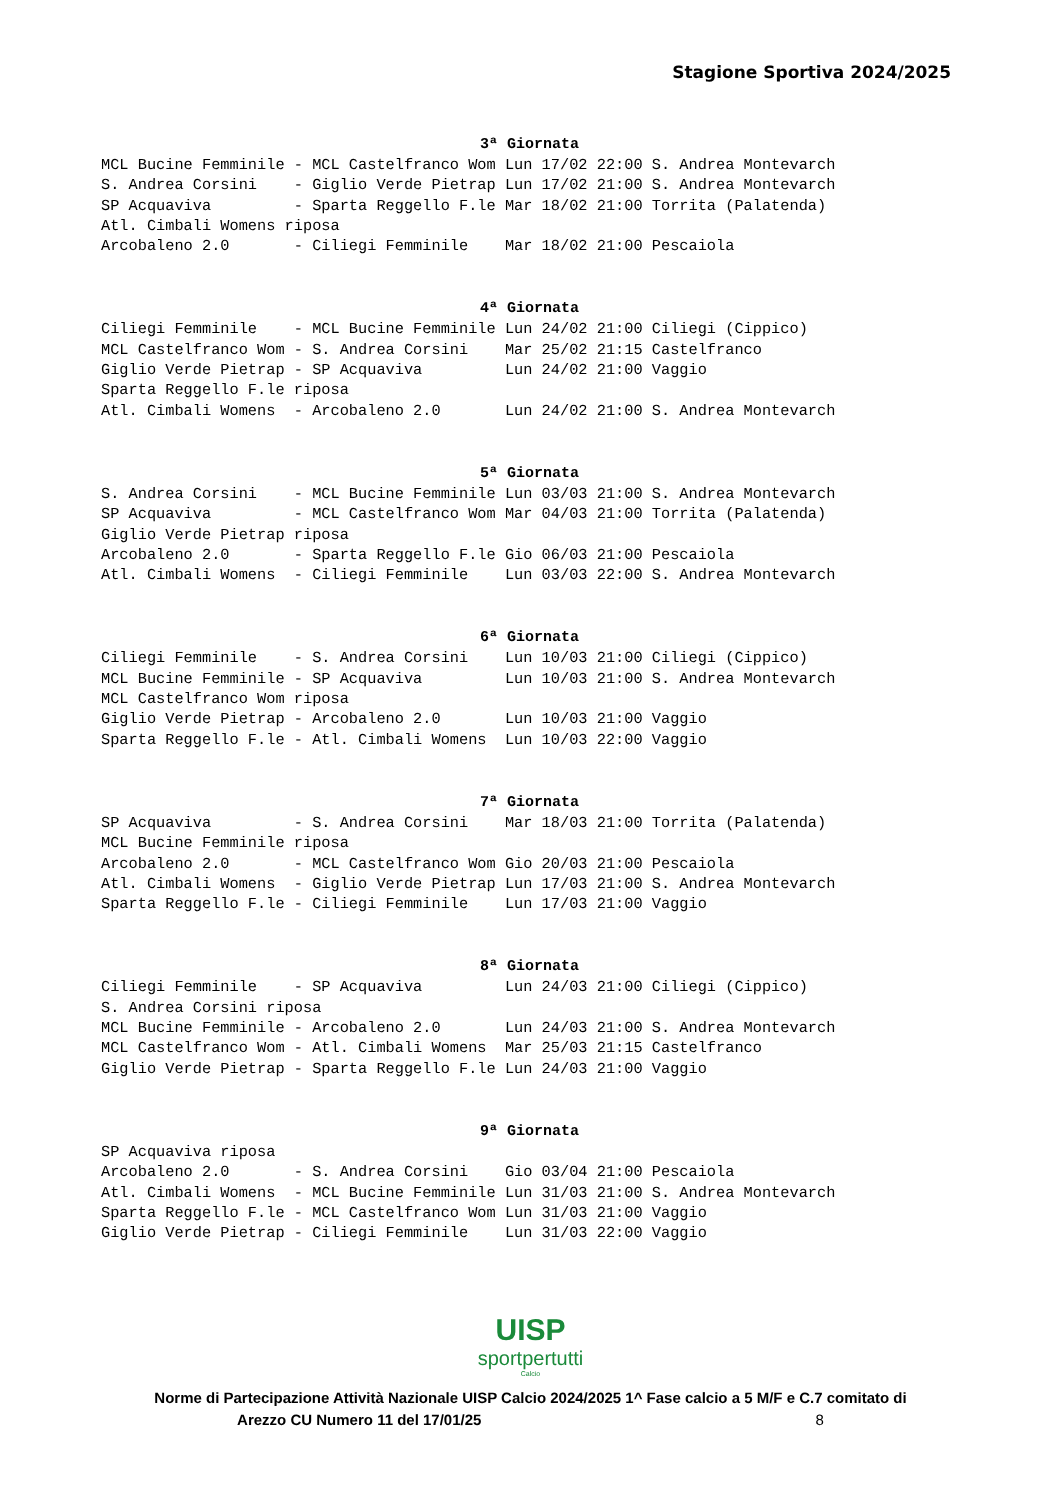Stagione Sportiva 2024/2025
3ª Giornata
MCL Bucine Femminile - MCL Castelfranco Wom Lun 17/02 22:00 S. Andrea Montevarch
S. Andrea Corsini    - Giglio Verde Pietrap Lun 17/02 21:00 S. Andrea Montevarch
SP Acquaviva         - Sparta Reggello F.le Mar 18/02 21:00 Torrita (Palatenda)
Atl. Cimbali Womens riposa
Arcobaleno 2.0       - Ciliegi Femminile    Mar 18/02 21:00 Pescaiola
4ª Giornata
Ciliegi Femminile    - MCL Bucine Femminile Lun 24/02 21:00 Ciliegi (Cippico)
MCL Castelfranco Wom - S. Andrea Corsini    Mar 25/02 21:15 Castelfranco
Giglio Verde Pietrap - SP Acquaviva         Lun 24/02 21:00 Vaggio
Sparta Reggello F.le riposa
Atl. Cimbali Womens  - Arcobaleno 2.0       Lun 24/02 21:00 S. Andrea Montevarch
5ª Giornata
S. Andrea Corsini    - MCL Bucine Femminile Lun 03/03 21:00 S. Andrea Montevarch
SP Acquaviva         - MCL Castelfranco Wom Mar 04/03 21:00 Torrita (Palatenda)
Giglio Verde Pietrap riposa
Arcobaleno 2.0       - Sparta Reggello F.le Gio 06/03 21:00 Pescaiola
Atl. Cimbali Womens  - Ciliegi Femminile    Lun 03/03 22:00 S. Andrea Montevarch
6ª Giornata
Ciliegi Femminile    - S. Andrea Corsini    Lun 10/03 21:00 Ciliegi (Cippico)
MCL Bucine Femminile - SP Acquaviva         Lun 10/03 21:00 S. Andrea Montevarch
MCL Castelfranco Wom riposa
Giglio Verde Pietrap - Arcobaleno 2.0       Lun 10/03 21:00 Vaggio
Sparta Reggello F.le - Atl. Cimbali Womens  Lun 10/03 22:00 Vaggio
7ª Giornata
SP Acquaviva         - S. Andrea Corsini    Mar 18/03 21:00 Torrita (Palatenda)
MCL Bucine Femminile riposa
Arcobaleno 2.0       - MCL Castelfranco Wom Gio 20/03 21:00 Pescaiola
Atl. Cimbali Womens  - Giglio Verde Pietrap Lun 17/03 21:00 S. Andrea Montevarch
Sparta Reggello F.le - Ciliegi Femminile    Lun 17/03 21:00 Vaggio
8ª Giornata
Ciliegi Femminile    - SP Acquaviva         Lun 24/03 21:00 Ciliegi (Cippico)
S. Andrea Corsini riposa
MCL Bucine Femminile - Arcobaleno 2.0       Lun 24/03 21:00 S. Andrea Montevarch
MCL Castelfranco Wom - Atl. Cimbali Womens  Mar 25/03 21:15 Castelfranco
Giglio Verde Pietrap - Sparta Reggello F.le Lun 24/03 21:00 Vaggio
9ª Giornata
SP Acquaviva riposa
Arcobaleno 2.0       - S. Andrea Corsini    Gio 03/04 21:00 Pescaiola
Atl. Cimbali Womens  - MCL Bucine Femminile Lun 31/03 21:00 S. Andrea Montevarch
Sparta Reggello F.le - MCL Castelfranco Wom Lun 31/03 21:00 Vaggio
Giglio Verde Pietrap - Ciliegi Femminile    Lun 31/03 22:00 Vaggio
UISP
sportpertutti
Calcio
Norme di Partecipazione Attività Nazionale UISP Calcio 2024/2025 1^ Fase calcio a 5 M/F e C.7 comitato di
Arezzo CU Numero 11 del 17/01/25 8